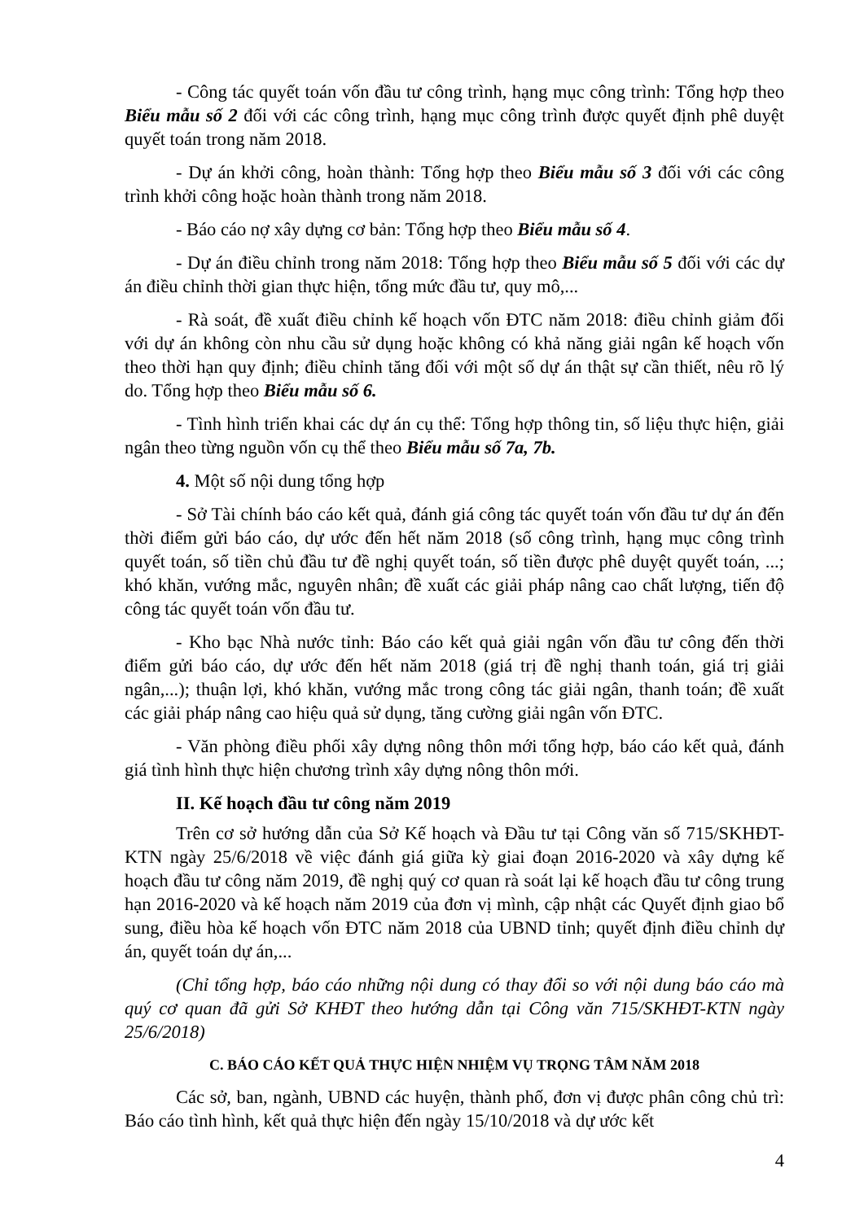- Công tác quyết toán vốn đầu tư công trình, hạng mục công trình: Tổng hợp theo Biểu mẫu số 2 đối với các công trình, hạng mục công trình được quyết định phê duyệt quyết toán trong năm 2018.
- Dự án khởi công, hoàn thành: Tổng hợp theo Biểu mẫu số 3 đối với các công trình khởi công hoặc hoàn thành trong năm 2018.
- Báo cáo nợ xây dựng cơ bản: Tổng hợp theo Biểu mẫu số 4.
- Dự án điều chỉnh trong năm 2018: Tổng hợp theo Biểu mẫu số 5 đối với các dự án điều chỉnh thời gian thực hiện, tổng mức đầu tư, quy mô,...
- Rà soát, đề xuất điều chỉnh kế hoạch vốn ĐTC năm 2018: điều chỉnh giảm đối với dự án không còn nhu cầu sử dụng hoặc không có khả năng giải ngân kế hoạch vốn theo thời hạn quy định; điều chỉnh tăng đối với một số dự án thật sự cần thiết, nêu rõ lý do. Tổng hợp theo Biểu mẫu số 6.
- Tình hình triển khai các dự án cụ thể: Tổng hợp thông tin, số liệu thực hiện, giải ngân theo từng nguồn vốn cụ thể theo Biểu mẫu số 7a, 7b.
4. Một số nội dung tổng hợp
- Sở Tài chính báo cáo kết quả, đánh giá công tác quyết toán vốn đầu tư dự án đến thời điểm gửi báo cáo, dự ước đến hết năm 2018 (số công trình, hạng mục công trình quyết toán, số tiền chủ đầu tư đề nghị quyết toán, số tiền được phê duyệt quyết toán, ...; khó khăn, vướng mắc, nguyên nhân; đề xuất các giải pháp nâng cao chất lượng, tiến độ công tác quyết toán vốn đầu tư.
- Kho bạc Nhà nước tỉnh: Báo cáo kết quả giải ngân vốn đầu tư công đến thời điểm gửi báo cáo, dự ước đến hết năm 2018 (giá trị đề nghị thanh toán, giá trị giải ngân,...); thuận lợi, khó khăn, vướng mắc trong công tác giải ngân, thanh toán; đề xuất các giải pháp nâng cao hiệu quả sử dụng, tăng cường giải ngân vốn ĐTC.
- Văn phòng điều phối xây dựng nông thôn mới tổng hợp, báo cáo kết quả, đánh giá tình hình thực hiện chương trình xây dựng nông thôn mới.
II. Kế hoạch đầu tư công năm 2019
Trên cơ sở hướng dẫn của Sở Kế hoạch và Đầu tư tại Công văn số 715/SKHĐT-KTN ngày 25/6/2018 về việc đánh giá giữa kỳ giai đoạn 2016-2020 và xây dựng kế hoạch đầu tư công năm 2019, đề nghị quý cơ quan rà soát lại kế hoạch đầu tư công trung hạn 2016-2020 và kế hoạch năm 2019 của đơn vị mình, cập nhật các Quyết định giao bổ sung, điều hòa kế hoạch vốn ĐTC năm 2018 của UBND tỉnh; quyết định điều chỉnh dự án, quyết toán dự án,...
(Chỉ tổng hợp, báo cáo những nội dung có thay đổi so với nội dung báo cáo mà quý cơ quan đã gửi Sở KHĐT theo hướng dẫn tại Công văn 715/SKHĐT-KTN ngày 25/6/2018)
C. BÁO CÁO KẾT QUẢ THỰC HIỆN NHIỆM VỤ TRỌNG TÂM NĂM 2018
Các sở, ban, ngành, UBND các huyện, thành phố, đơn vị được phân công chủ trì: Báo cáo tình hình, kết quả thực hiện đến ngày 15/10/2018 và dự ước kết
4